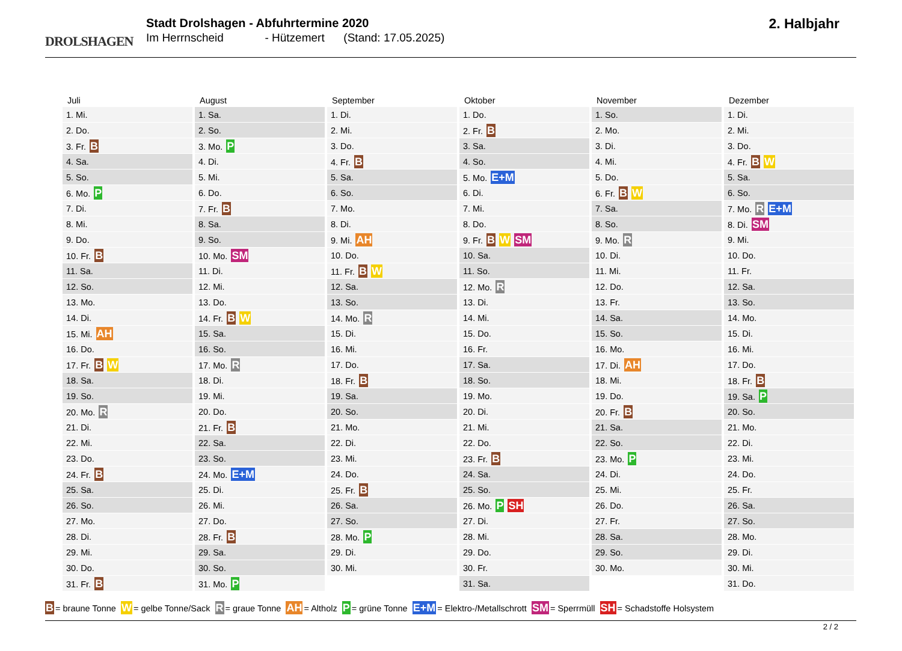DROLSHAGEN
Stadt Drolshagen - Abfuhrtermine 2020
Im Herrnscheid - Hützemert (Stand: 17.05.2025)
2. Halbjahr
| Juli | August | September | Oktober | November | Dezember |
| --- | --- | --- | --- | --- | --- |
| 1. Mi. | 1. Sa. | 1. Di. | 1. Do. | 1. So. | 1. Di. |
| 2. Do. | 2. So. | 2. Mi. | 2. Fr. B | 2. Mo. | 2. Mi. |
| 3. Fr. B | 3. Mo. P | 3. Do. | 3. Sa. | 3. Di. | 3. Do. |
| 4. Sa. | 4. Di. | 4. Fr. B | 4. So. | 4. Mi. | 4. Fr. B W |
| 5. So. | 5. Mi. | 5. Sa. | 5. Mo. E+M | 5. Do. | 5. Sa. |
| 6. Mo. P | 6. Do. | 6. So. | 6. Di. | 6. Fr. B W | 6. So. |
| 7. Di. | 7. Fr. B | 7. Mo. | 7. Mi. | 7. Sa. | 7. Mo. R E+M |
| 8. Mi. | 8. Sa. | 8. Di. | 8. Do. | 8. So. | 8. Di. SM |
| 9. Do. | 9. So. | 9. Mi. AH | 9. Fr. B W SM | 9. Mo. R | 9. Mi. |
| 10. Fr. B | 10. Mo. SM | 10. Do. | 10. Sa. | 10. Di. | 10. Do. |
| 11. Sa. | 11. Di. | 11. Fr. B W | 11. So. | 11. Mi. | 11. Fr. |
| 12. So. | 12. Mi. | 12. Sa. | 12. Mo. R | 12. Do. | 12. Sa. |
| 13. Mo. | 13. Do. | 13. So. | 13. Di. | 13. Fr. | 13. So. |
| 14. Di. | 14. Fr. B W | 14. Mo. R | 14. Mi. | 14. Sa. | 14. Mo. |
| 15. Mi. AH | 15. Sa. | 15. Di. | 15. Do. | 15. So. | 15. Di. |
| 16. Do. | 16. So. | 16. Mi. | 16. Fr. | 16. Mo. | 16. Mi. |
| 17. Fr. B W | 17. Mo. R | 17. Do. | 17. Sa. | 17. Di. AH | 17. Do. |
| 18. Sa. | 18. Di. | 18. Fr. B | 18. So. | 18. Mi. | 18. Fr. B |
| 19. So. | 19. Mi. | 19. Sa. | 19. Mo. | 19. Do. | 19. Sa. P |
| 20. Mo. R | 20. Do. | 20. So. | 20. Di. | 20. Fr. B | 20. So. |
| 21. Di. | 21. Fr. B | 21. Mo. | 21. Mi. | 21. Sa. | 21. Mo. |
| 22. Mi. | 22. Sa. | 22. Di. | 22. Do. | 22. So. | 22. Di. |
| 23. Do. | 23. So. | 23. Mi. | 23. Fr. B | 23. Mo. P | 23. Mi. |
| 24. Fr. B | 24. Mo. E+M | 24. Do. | 24. Sa. | 24. Di. | 24. Do. |
| 25. Sa. | 25. Di. | 25. Fr. B | 25. So. | 25. Mi. | 25. Fr. |
| 26. So. | 26. Mi. | 26. Sa. | 26. Mo. P SH | 26. Do. | 26. Sa. |
| 27. Mo. | 27. Do. | 27. So. | 27. Di. | 27. Fr. | 27. So. |
| 28. Di. | 28. Fr. B | 28. Mo. P | 28. Mi. | 28. Sa. | 28. Mo. |
| 29. Mi. | 29. Sa. | 29. Di. | 29. Do. | 29. So. | 29. Di. |
| 30. Do. | 30. So. | 30. Mi. | 30. Fr. | 30. Mo. | 30. Mi. |
| 31. Fr. B | 31. Mo. P | | 31. Sa. | | 31. Do. |
B = braune Tonne W = gelbe Tonne/Sack R = graue Tonne AH = Altholz P = grüne Tonne E+M = Elektro-/Metallschrott SM = Sperrmüll SH = Schadstoffe Holsystem
2 / 2